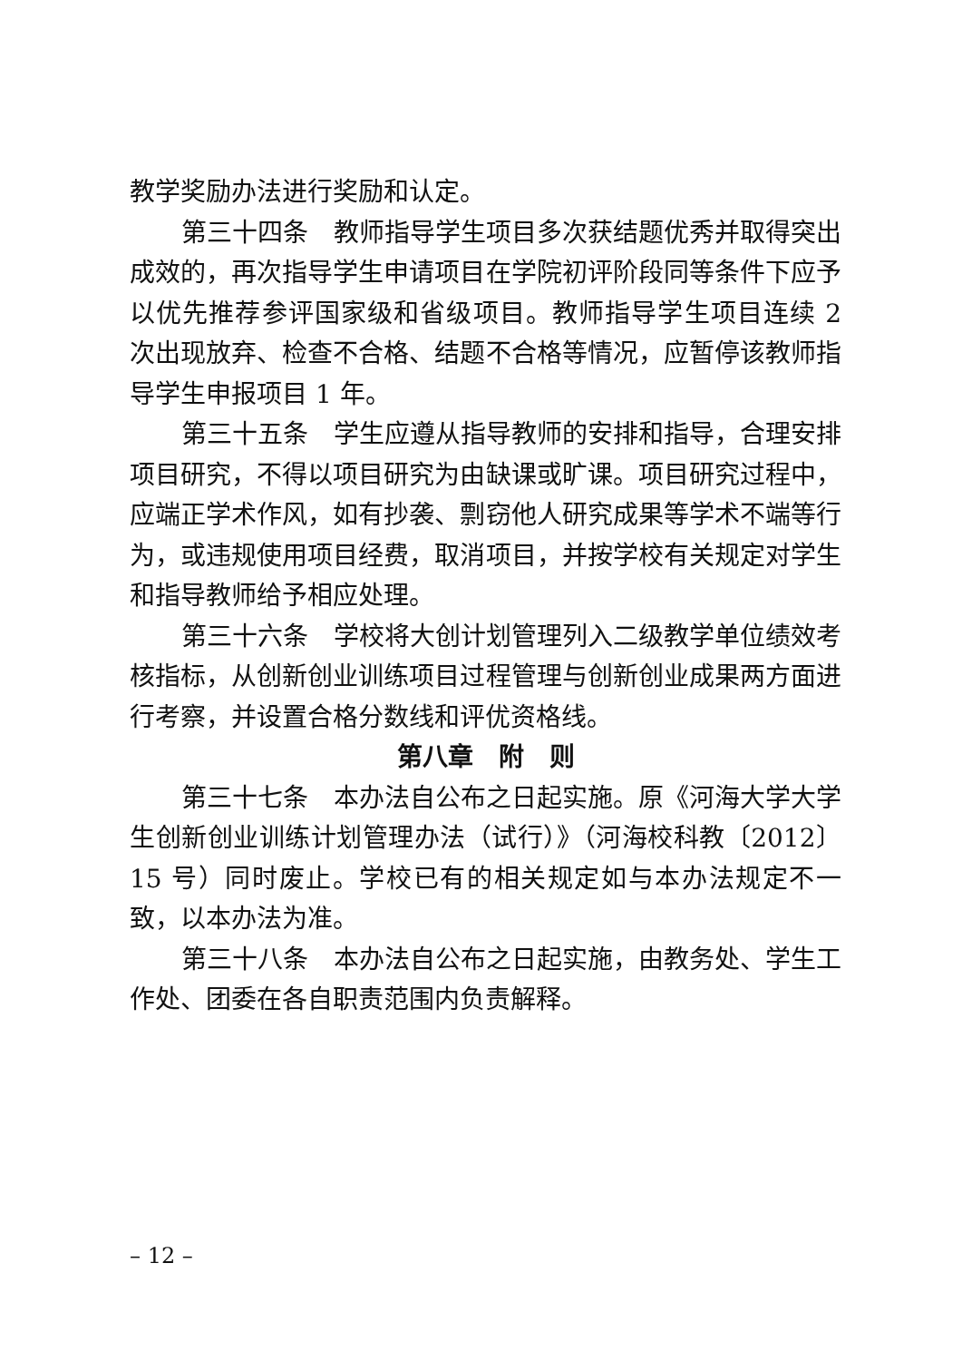教学奖励办法进行奖励和认定。
第三十四条　教师指导学生项目多次获结题优秀并取得突出成效的，再次指导学生申请项目在学院初评阶段同等条件下应予以优先推荐参评国家级和省级项目。教师指导学生项目连续 2 次出现放弃、检查不合格、结题不合格等情况，应暂停该教师指导学生申报项目 1 年。
第三十五条　学生应遵从指导教师的安排和指导，合理安排项目研究，不得以项目研究为由缺课或旷课。项目研究过程中，应端正学术作风，如有抄袭、剽窃他人研究成果等学术不端等行为，或违规使用项目经费，取消项目，并按学校有关规定对学生和指导教师给予相应处理。
第三十六条　学校将大创计划管理列入二级教学单位绩效考核指标，从创新创业训练项目过程管理与创新创业成果两方面进行考察，并设置合格分数线和评优资格线。
第八章　附　则
第三十七条　本办法自公布之日起实施。原《河海大学大学生创新创业训练计划管理办法（试行）》（河海校科教〔2012〕 15 号）同时废止。学校已有的相关规定如与本办法规定不一致，以本办法为准。
第三十八条　本办法自公布之日起实施，由教务处、学生工作处、团委在各自职责范围内负责解释。
– 12 –